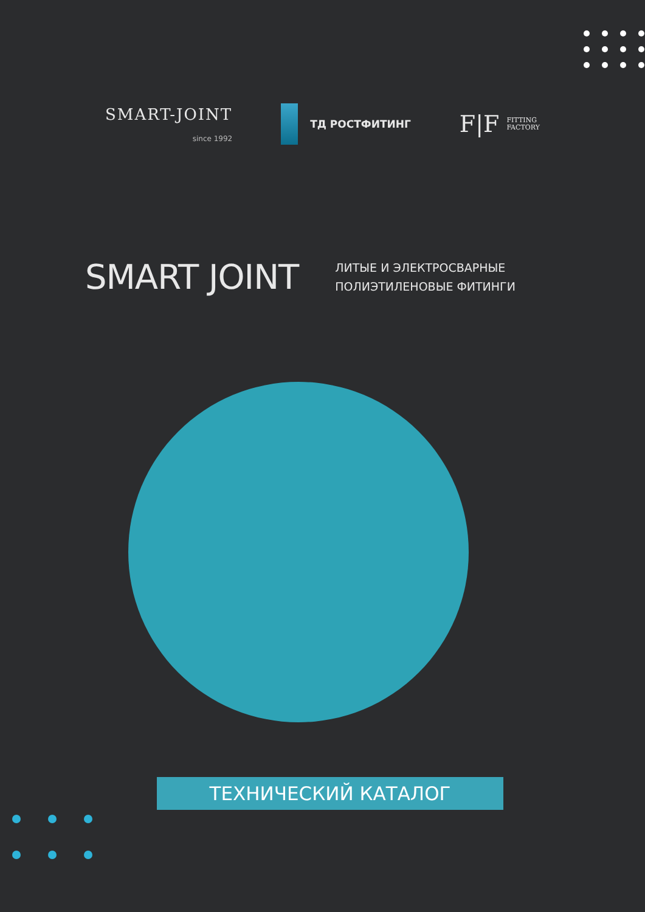SMART-JOINT
since 1992
ТД РОСТФИТИНГ
F|F FITTING
FACTORY
SMART JOINT
ЛИТЫЕ И ЭЛЕКТРОСВАРНЫЕ
ПОЛИЭТИЛЕНОВЫЕ ФИТИНГИ
ТЕХНИЧЕСКИЙ КАТАЛОГ